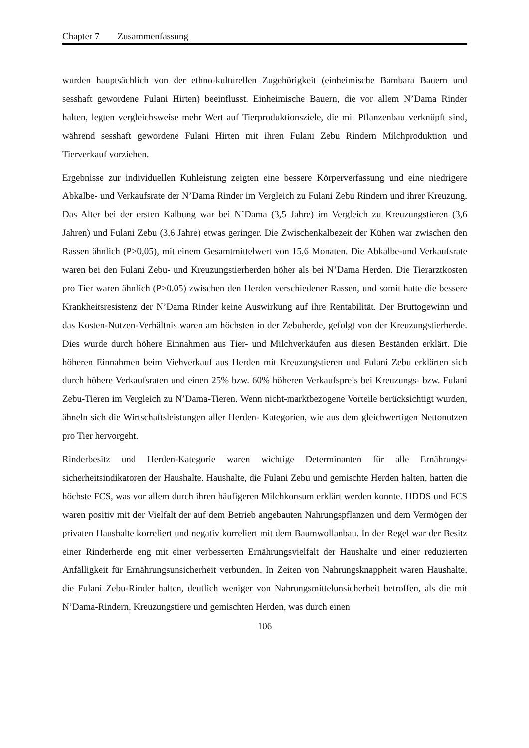Chapter 7 Zusammenfassung
wurden hauptsächlich von der ethno-kulturellen Zugehörigkeit (einheimische Bambara Bauern und sesshaft gewordene Fulani Hirten) beeinflusst. Einheimische Bauern, die vor allem N’Dama Rinder halten, legten vergleichsweise mehr Wert auf Tierproduktionsziele, die mit Pflanzenbau verknüpft sind, während sesshaft gewordene Fulani Hirten mit ihren Fulani Zebu Rindern Milchproduktion und Tierverkauf vorziehen.
Ergebnisse zur individuellen Kuhleistung zeigten eine bessere Körperverfassung und eine niedrigere Abkalbe- und Verkaufsrate der N’Dama Rinder im Vergleich zu Fulani Zebu Rindern und ihrer Kreuzung. Das Alter bei der ersten Kalbung war bei N’Dama (3,5 Jahre) im Vergleich zu Kreuzungstieren (3,6 Jahren) und Fulani Zebu (3,6 Jahre) etwas geringer. Die Zwischenkalbezeit der Kühen war zwischen den Rassen ähnlich (P>0,05), mit einem Gesamtmittelwert von 15,6 Monaten. Die Abkalbe-und Verkaufsrate waren bei den Fulani Zebu- und Kreuzungstierherden höher als bei N’Dama Herden. Die Tierarztkosten pro Tier waren ähnlich (P>0.05) zwischen den Herden verschiedener Rassen, und somit hatte die bessere Krankheitsresistenz der N’Dama Rinder keine Auswirkung auf ihre Rentabilität. Der Bruttogewinn und das Kosten-Nutzen-Verhältnis waren am höchsten in der Zebuherde, gefolgt von der Kreuzungstierherde. Dies wurde durch höhere Einnahmen aus Tier- und Milchverkäufen aus diesen Beständen erklärt. Die höheren Einnahmen beim Viehverkauf aus Herden mit Kreuzungstieren und Fulani Zebu erklärten sich durch höhere Verkaufsraten und einen 25% bzw. 60% höheren Verkaufspreis bei Kreuzungs- bzw. Fulani Zebu-Tieren im Vergleich zu N’Dama-Tieren. Wenn nicht-marktbezogene Vorteile berücksichtigt wurden, ähneln sich die Wirtschaftsleistungen aller Herden- Kategorien, wie aus dem gleichwertigen Nettonutzen pro Tier hervorgeht.
Rinderbesitz und Herden-Kategorie waren wichtige Determinanten für alle Ernährungs­sicherheitsindikatoren der Haushalte. Haushalte, die Fulani Zebu und gemischte Herden halten, hatten die höchste FCS, was vor allem durch ihren häufigeren Milchkonsum erklärt werden konnte. HDDS und FCS waren positiv mit der Vielfalt der auf dem Betrieb angebauten Nahrungspflanzen und dem Vermögen der privaten Haushalte korreliert und negativ korreliert mit dem Baumwollanbau. In der Regel war der Besitz einer Rinderherde eng mit einer verbesserten Ernährungsvielfalt der Haushalte und einer reduzierten Anfälligkeit für Ernährungsunsicherheit verbunden. In Zeiten von Nahrungsknappheit waren Haushalte, die Fulani Zebu-Rinder halten, deutlich weniger von Nahrungsmittelunsicherheit betroffen, als die mit N’Dama-Rindern, Kreuzungstiere und gemischten Herden, was durch einen
106